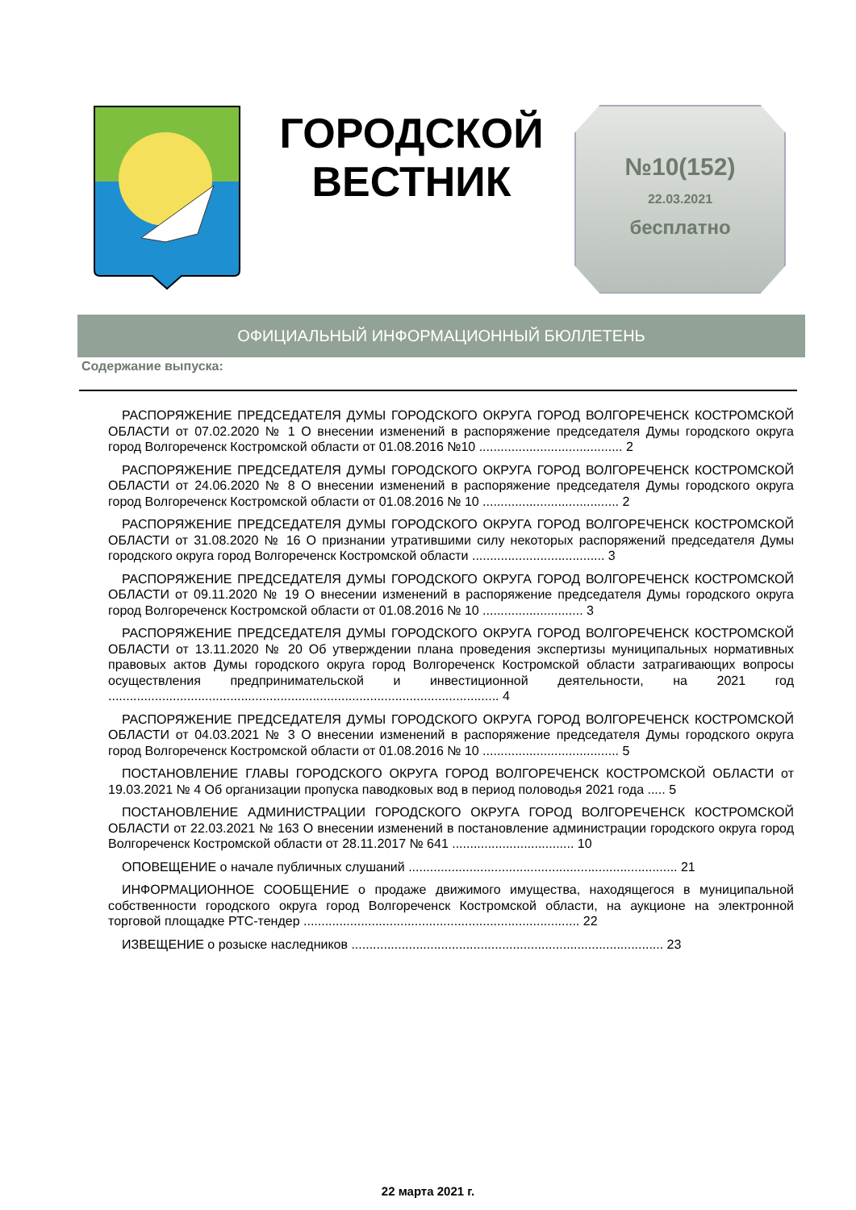ГОРОДСКОЙ
ВЕСТНИК
№10(152)
22.03.2021
бесплатно
ОФИЦИАЛЬНЫЙ ИНФОРМАЦИОННЫЙ БЮЛЛЕТЕНЬ
Содержание выпуска:
РАСПОРЯЖЕНИЕ ПРЕДСЕДАТЕЛЯ ДУМЫ ГОРОДСКОГО ОКРУГА ГОРОД ВОЛГОРЕЧЕНСК КОСТРОМСКОЙ ОБЛАСТИ от 07.02.2020 № 1 О внесении изменений в распоряжение председателя Думы городского округа город Волгореченск Костромской области от 01.08.2016 №10 ........................................ 2
РАСПОРЯЖЕНИЕ ПРЕДСЕДАТЕЛЯ ДУМЫ ГОРОДСКОГО ОКРУГА ГОРОД ВОЛГОРЕЧЕНСК КОСТРОМСКОЙ ОБЛАСТИ от 24.06.2020 № 8 О внесении изменений в распоряжение председателя Думы городского округа город Волгореченск Костромской области от 01.08.2016 № 10 ...................................... 2
РАСПОРЯЖЕНИЕ ПРЕДСЕДАТЕЛЯ ДУМЫ ГОРОДСКОГО ОКРУГА ГОРОД ВОЛГОРЕЧЕНСК КОСТРОМСКОЙ ОБЛАСТИ от 31.08.2020 № 16 О признании утратившими силу некоторых распоряжений председателя Думы городского округа город Волгореченск Костромской области ..................................... 3
РАСПОРЯЖЕНИЕ ПРЕДСЕДАТЕЛЯ ДУМЫ ГОРОДСКОГО ОКРУГА ГОРОД ВОЛГОРЕЧЕНСК КОСТРОМСКОЙ ОБЛАСТИ от 09.11.2020 № 19 О внесении изменений в распоряжение председателя Думы городского округа город Волгореченск Костромской области от 01.08.2016 № 10 ............................ 3
РАСПОРЯЖЕНИЕ ПРЕДСЕДАТЕЛЯ ДУМЫ ГОРОДСКОГО ОКРУГА ГОРОД ВОЛГОРЕЧЕНСК КОСТРОМСКОЙ ОБЛАСТИ от 13.11.2020 № 20 Об утверждении плана проведения экспертизы муниципальных нормативных правовых актов Думы городского округа город Волгореченск Костромской области затрагивающих вопросы осуществления предпринимательской и инвестиционной деятельности, на 2021 год ............................................................................................................. 4
РАСПОРЯЖЕНИЕ ПРЕДСЕДАТЕЛЯ ДУМЫ ГОРОДСКОГО ОКРУГА ГОРОД ВОЛГОРЕЧЕНСК КОСТРОМСКОЙ ОБЛАСТИ от 04.03.2021 № 3 О внесении изменений в распоряжение председателя Думы городского округа город Волгореченск Костромской области от 01.08.2016 № 10 ...................................... 5
ПОСТАНОВЛЕНИЕ ГЛАВЫ ГОРОДСКОГО ОКРУГА ГОРОД ВОЛГОРЕЧЕНСК КОСТРОМСКОЙ ОБЛАСТИ от 19.03.2021 № 4 Об организации пропуска паводковых вод в период половодья 2021 года ..... 5
ПОСТАНОВЛЕНИЕ АДМИНИСТРАЦИИ ГОРОДСКОГО ОКРУГА ГОРОД ВОЛГОРЕЧЕНСК КОСТРОМСКОЙ ОБЛАСТИ от 22.03.2021 № 163 О внесении изменений в постановление администрации городского округа город Волгореченск Костромской области от 28.11.2017 № 641 .................................. 10
ОПОВЕЩЕНИЕ о начале публичных слушаний ........................................................................... 21
ИНФОРМАЦИОННОЕ СООБЩЕНИЕ о продаже движимого имущества, находящегося в муниципальной собственности городского округа город Волгореченск Костромской области, на аукционе на электронной торговой площадке РТС-тендер ............................................................................. 22
ИЗВЕЩЕНИЕ о розыске наследников ....................................................................................... 23
22 марта 2021 г.